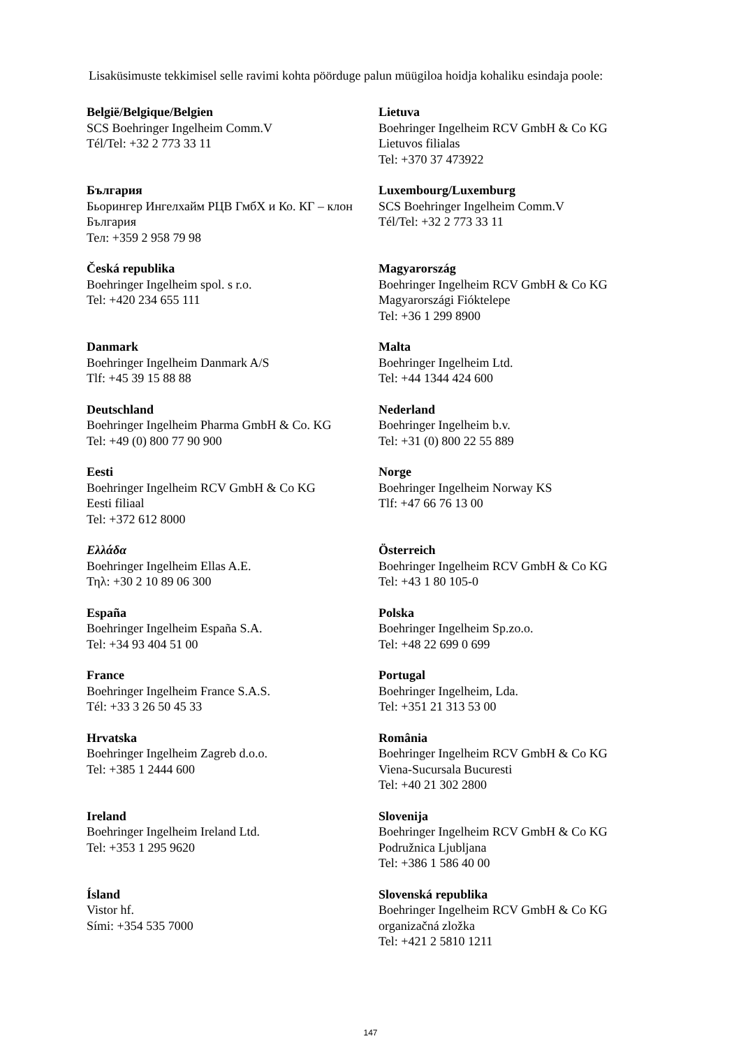Lisaküsimuste tekkimisel selle ravimi kohta pöörduge palun müügiloa hoidja kohaliku esindaja poole:
| België/Belgique/Belgien SCS Boehringer Ingelheim Comm.V Tél/Tel: +32 2 773 33 11 | Lietuva Boehringer Ingelheim RCV GmbH & Co KG Lietuvos filialas Tel: +370 37 473922 |
| България Бьорингер Ингелхайм РЦВ ГмбХ и Ко. КГ – клон България Тел: +359 2 958 79 98 | Luxembourg/Luxemburg SCS Boehringer Ingelheim Comm.V Tél/Tel: +32 2 773 33 11 |
| Česká republika Boehringer Ingelheim spol. s r.o. Tel: +420 234 655 111 | Magyarország Boehringer Ingelheim RCV GmbH & Co KG Magyarországi Fióktelepe Tel: +36 1 299 8900 |
| Danmark Boehringer Ingelheim Danmark A/S Tlf: +45 39 15 88 88 | Malta Boehringer Ingelheim Ltd. Tel: +44 1344 424 600 |
| Deutschland Boehringer Ingelheim Pharma GmbH & Co. KG Tel: +49 (0) 800 77 90 900 | Nederland Boehringer Ingelheim b.v. Tel: +31 (0) 800 22 55 889 |
| Eesti Boehringer Ingelheim RCV GmbH & Co KG Eesti filiaal Tel: +372 612 8000 | Norge Boehringer Ingelheim Norway KS Tlf: +47 66 76 13 00 |
| Ελλάδα Boehringer Ingelheim Ellas A.E. Τηλ: +30 2 10 89 06 300 | Österreich Boehringer Ingelheim RCV GmbH & Co KG Tel: +43 1 80 105-0 |
| España Boehringer Ingelheim España S.A. Tel: +34 93 404 51 00 | Polska Boehringer Ingelheim Sp.zo.o. Tel: +48 22 699 0 699 |
| France Boehringer Ingelheim France S.A.S. Tél: +33 3 26 50 45 33 | Portugal Boehringer Ingelheim, Lda. Tel: +351 21 313 53 00 |
| Hrvatska Boehringer Ingelheim Zagreb d.o.o. Tel: +385 1 2444 600 | România Boehringer Ingelheim RCV GmbH & Co KG Viena-Sucursala Bucuresti Tel: +40 21 302 2800 |
| Ireland Boehringer Ingelheim Ireland Ltd. Tel: +353 1 295 9620 | Slovenija Boehringer Ingelheim RCV GmbH & Co KG Podružnica Ljubljana Tel: +386 1 586 40 00 |
| Ísland Vistor hf. Sími: +354 535 7000 | Slovenská republika Boehringer Ingelheim RCV GmbH & Co KG organizačná zložka Tel: +421 2 5810 1211 |
147